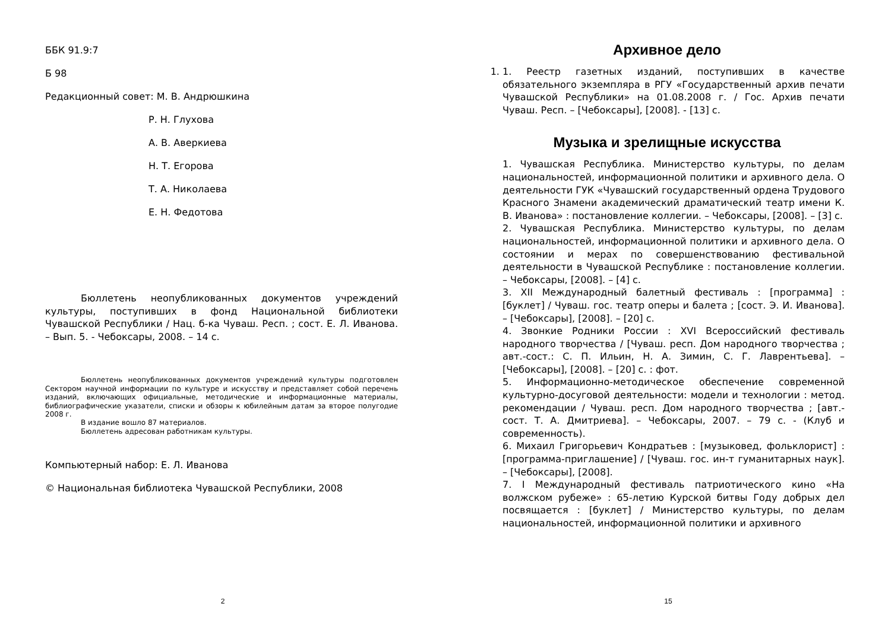ББК 91.9:7
Б 98
Редакционный совет: М. В. Андрюшкина
Р. Н. Глухова
А. В. Аверкиева
Н. Т. Егорова
Т. А. Николаева
Е. Н. Федотова
Бюллетень неопубликованных документов учреждений культуры, поступивших в фонд Национальной библиотеки Чувашской Республики / Нац. б-ка Чуваш. Респ. ; сост. Е. Л. Иванова. – Вып. 5. - Чебоксары, 2008. – 14 с.
Бюллетень неопубликованных документов учреждений культуры подготовлен Сектором научной информации по культуре и искусству и представляет собой перечень изданий, включающих официальные, методические и информационные материалы, библиографические указатели, списки и обзоры к юбилейным датам за второе полугодие 2008 г.
В издание вошло 87 материалов.
Бюллетень адресован работникам культуры.
Компьютерный набор: Е. Л. Иванова
© Национальная библиотека Чувашской Республики, 2008
2
Архивное дело
1. 1. Реестр газетных изданий, поступивших в качестве обязательного экземпляра в РГУ «Государственный архив печати Чувашской Республики» на 01.08.2008 г. / Гос. Архив печати Чуваш. Респ. – [Чебоксары], [2008]. - [13] с.
Музыка и зрелищные искусства
1. Чувашская Республика. Министерство культуры, по делам национальностей, информационной политики и архивного дела. О деятельности ГУК «Чувашский государственный ордена Трудового Красного Знамени академический драматический театр имени К. В. Иванова» : постановление коллегии. – Чебоксары, [2008]. – [3] с.
2. Чувашская Республика. Министерство культуры, по делам национальностей, информационной политики и архивного дела. О состоянии и мерах по совершенствованию фестивальной деятельности в Чувашской Республике : постановление коллегии. – Чебоксары, [2008]. – [4] с.
3. XII Международный балетный фестиваль : [программа] : [буклет] / Чуваш. гос. театр оперы и балета ; [сост. Э. И. Иванова]. – [Чебоксары], [2008]. – [20] с.
4. Звонкие Родники России : XVI Всероссийский фестиваль народного творчества / [Чуваш. респ. Дом народного творчества ; авт.-сост.: С. П. Ильин, Н. А. Зимин, С. Г. Лаврентьева]. – [Чебоксары], [2008]. – [20] с. : фот.
5. Информационно-методическое обеспечение современной культурно-досуговой деятельности: модели и технологии : метод. рекомендации / Чуваш. респ. Дом народного творчества ; [авт.-сост. Т. А. Дмитриева]. – Чебоксары, 2007. – 79 с. - (Клуб и современность).
6. Михаил Григорьевич Кондратьев : [музыковед, фольклорист] : [программа-приглашение] / [Чуваш. гос. ин-т гуманитарных наук]. – [Чебоксары], [2008].
7. I Международный фестиваль патриотического кино «На волжском рубеже» : 65-летию Курской битвы Году добрых дел посвящается : [буклет] / Министерство культуры, по делам национальностей, информационной политики и архивного
15